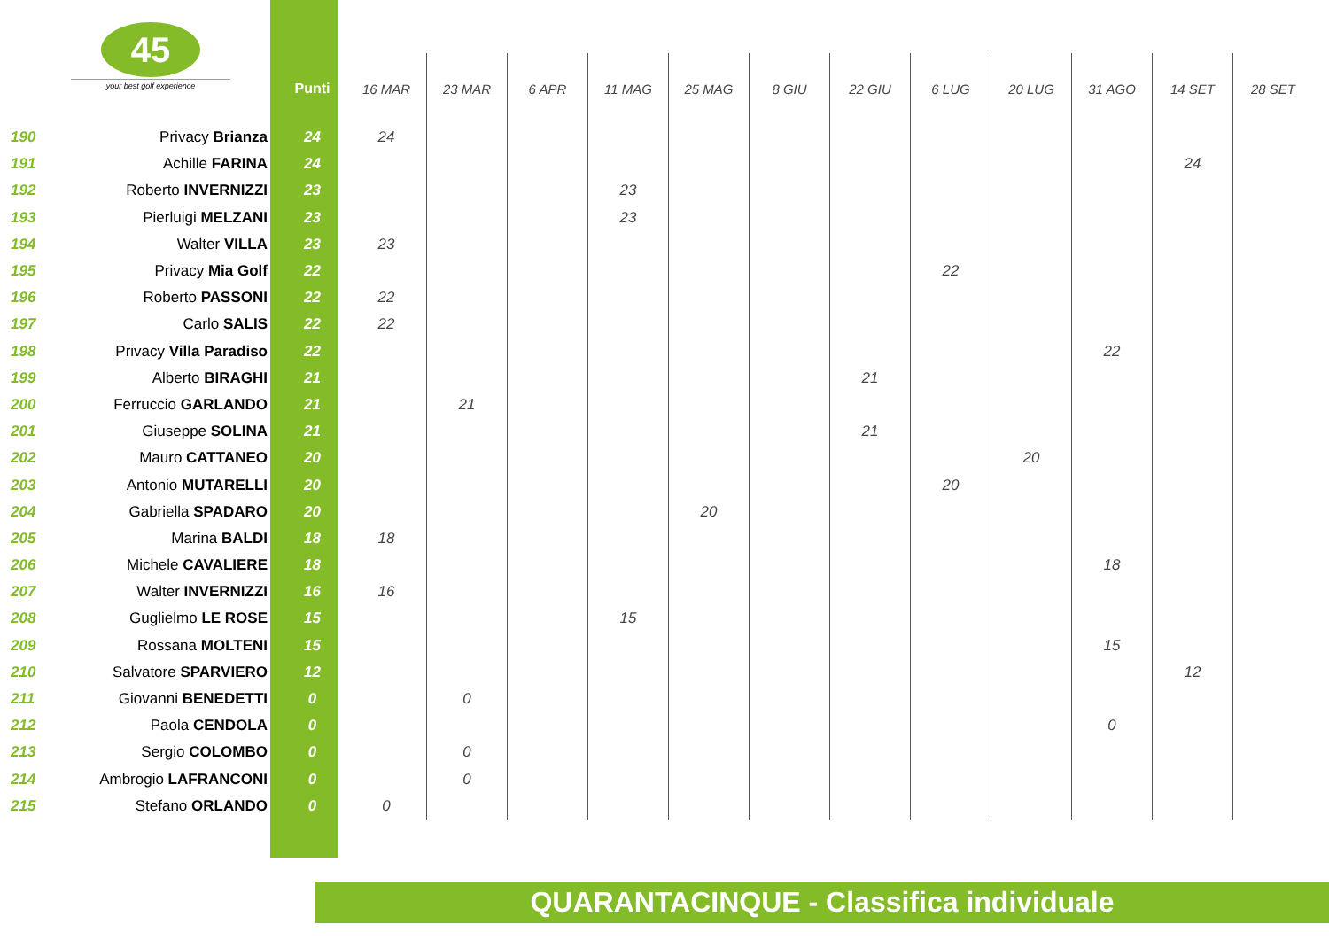45
your best golf experience
| | | Punti | 16 MAR | 23 MAR | 6 APR | 11 MAG | 25 MAG | 8 GIU | 22 GIU | 6 LUG | 20 LUG | 31 AGO | 14 SET | 28 SET |
| --- | --- | --- | --- | --- | --- | --- | --- | --- | --- | --- | --- | --- | --- | --- |
| 190 | Privacy Brianza | 24 | 24 | | | | | | | | | | | |
| 191 | Achille FARINA | 24 | | | | | | | | | | | 24 | |
| 192 | Roberto INVERNIZZI | 23 | | | | 23 | | | | | | | | |
| 193 | Pierluigi MELZANI | 23 | | | | 23 | | | | | | | | |
| 194 | Walter VILLA | 23 | 23 | | | | | | | | | | | |
| 195 | Privacy Mia Golf | 22 | | | | | | | | 22 | | | | |
| 196 | Roberto PASSONI | 22 | 22 | | | | | | | | | | | |
| 197 | Carlo SALIS | 22 | 22 | | | | | | | | | | | |
| 198 | Privacy Villa Paradiso | 22 | | | | | | | | | | 22 | | |
| 199 | Alberto BIRAGHI | 21 | | | | | | | 21 | | | | | |
| 200 | Ferruccio GARLANDO | 21 | | 21 | | | | | | | | | | |
| 201 | Giuseppe SOLINA | 21 | | | | | | | 21 | | | | | |
| 202 | Mauro CATTANEO | 20 | | | | | | | | | 20 | | | |
| 203 | Antonio MUTARELLI | 20 | | | | | | | | 20 | | | | |
| 204 | Gabriella SPADARO | 20 | | | | | 20 | | | | | | | |
| 205 | Marina BALDI | 18 | 18 | | | | | | | | | | | |
| 206 | Michele CAVALIERE | 18 | | | | | | | | | | 18 | | |
| 207 | Walter INVERNIZZI | 16 | 16 | | | | | | | | | | | |
| 208 | Guglielmo LE ROSE | 15 | | | | 15 | | | | | | | | |
| 209 | Rossana MOLTENI | 15 | | | | | | | | | | 15 | | |
| 210 | Salvatore SPARVIERO | 12 | | | | | | | | | | | 12 | |
| 211 | Giovanni BENEDETTI | 0 | | 0 | | | | | | | | | | |
| 212 | Paola CENDOLA | 0 | | | | | | | | | | 0 | | |
| 213 | Sergio COLOMBO | 0 | | 0 | | | | | | | | | | |
| 214 | Ambrogio LAFRANCONI | 0 | | 0 | | | | | | | | | | |
| 215 | Stefano ORLANDO | 0 | 0 | | | | | | | | | | | |
QUARANTACINQUE - Classifica individuale